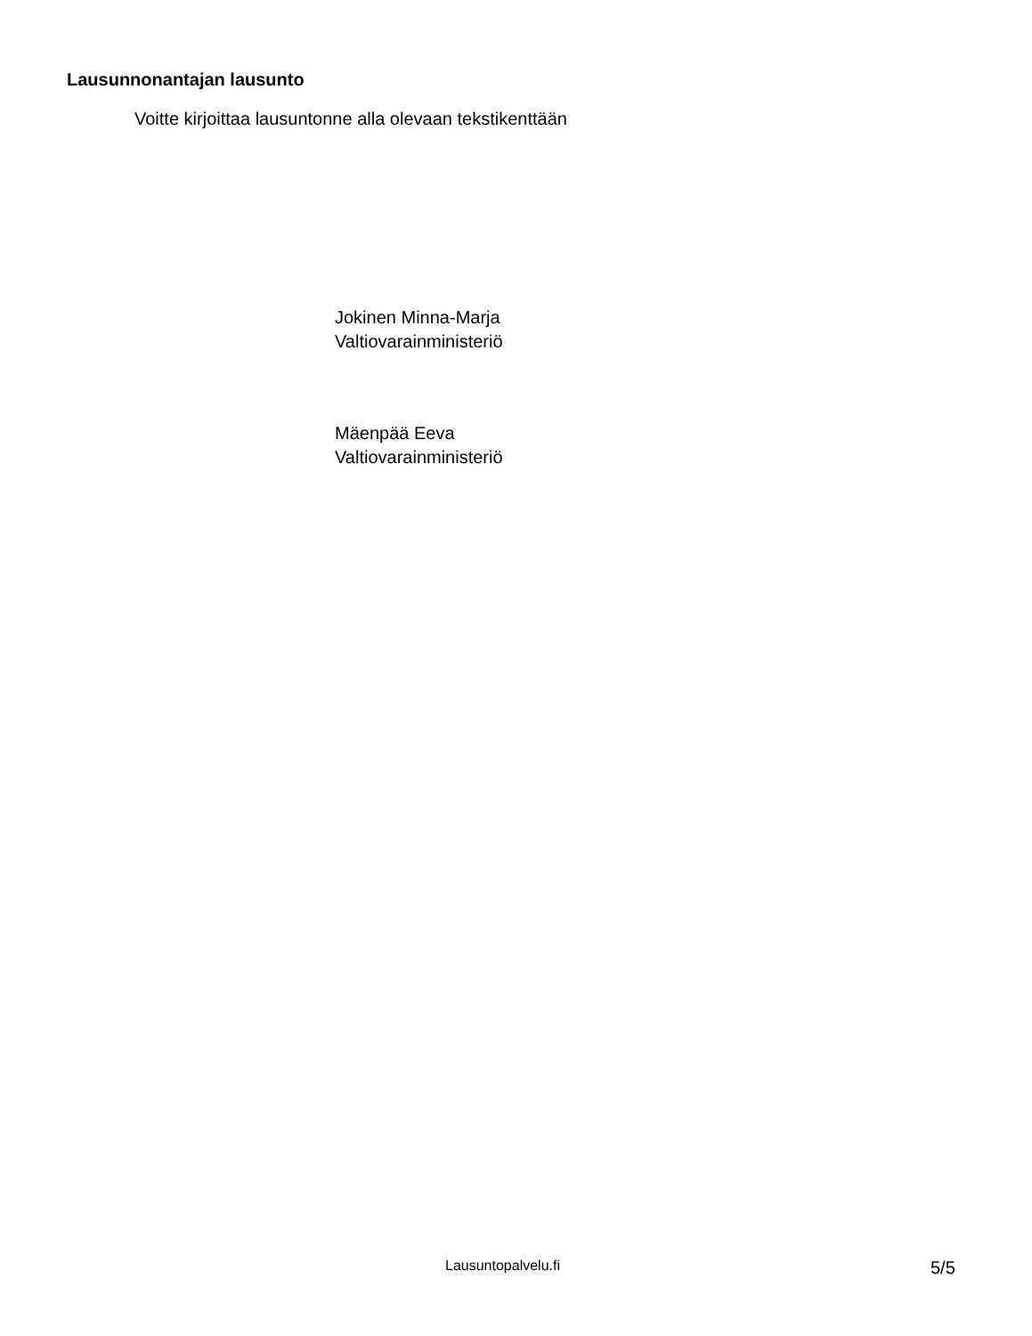Lausunnonantajan lausunto
Voitte kirjoittaa lausuntonne alla olevaan tekstikenttään
Jokinen Minna-Marja
Valtiovarainministeriö
Mäenpää Eeva
Valtiovarainministeriö
Lausuntopalvelu.fi 5/5